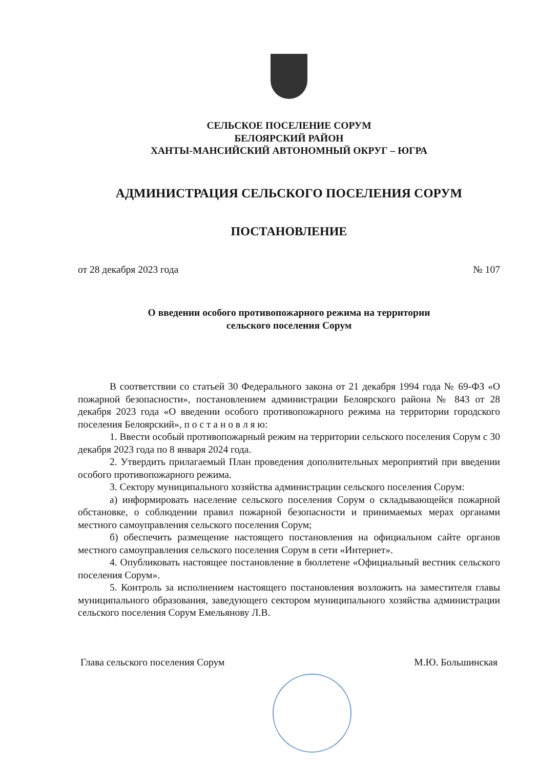СЕЛЬСКОЕ ПОСЕЛЕНИЕ СОРУМ
БЕЛОЯРСКИЙ РАЙОН
ХАНТЫ-МАНСИЙСКИЙ АВТОНОМНЫЙ ОКРУГ – ЮГРА
АДМИНИСТРАЦИЯ СЕЛЬСКОГО ПОСЕЛЕНИЯ СОРУМ
ПОСТАНОВЛЕНИЕ
от 28 декабря 2023 года № 107
О введении особого противопожарного режима на территории
сельского поселения Сорум
В соответствии со статьей 30 Федерального закона от 21 декабря 1994 года № 69-ФЗ «О пожарной безопасности», постановлением администрации Белоярского района № 843 от 28 декабря 2023 года «О введении особого противопожарного режима на территории городского поселения Белоярский», п о с т а н о в л я ю:
1. Ввести особый противопожарный режим на территории сельского поселения Сорум с 30 декабря 2023 года по 8 января 2024 года.
2. Утвердить прилагаемый План проведения дополнительных мероприятий при введении особого противопожарного режима.
3. Сектору муниципального хозяйства администрации сельского поселения Сорум:
а) информировать население сельского поселения Сорум о складывающейся пожарной обстановке, о соблюдении правил пожарной безопасности и принимаемых мерах органами местного самоуправления сельского поселения Сорум;
б) обеспечить размещение настоящего постановления на официальном сайте органов местного самоуправления сельского поселения Сорум в сети «Интернет».
4. Опубликовать настоящее постановление в бюллетене «Официальный вестник сельского поселения Сорум».
5. Контроль за исполнением настоящего постановления возложить на заместителя главы муниципального образования, заведующего сектором муниципального хозяйства администрации сельского поселения Сорум Емельянову Л.В.
Глава сельского поселения Сорум М.Ю. Большинская